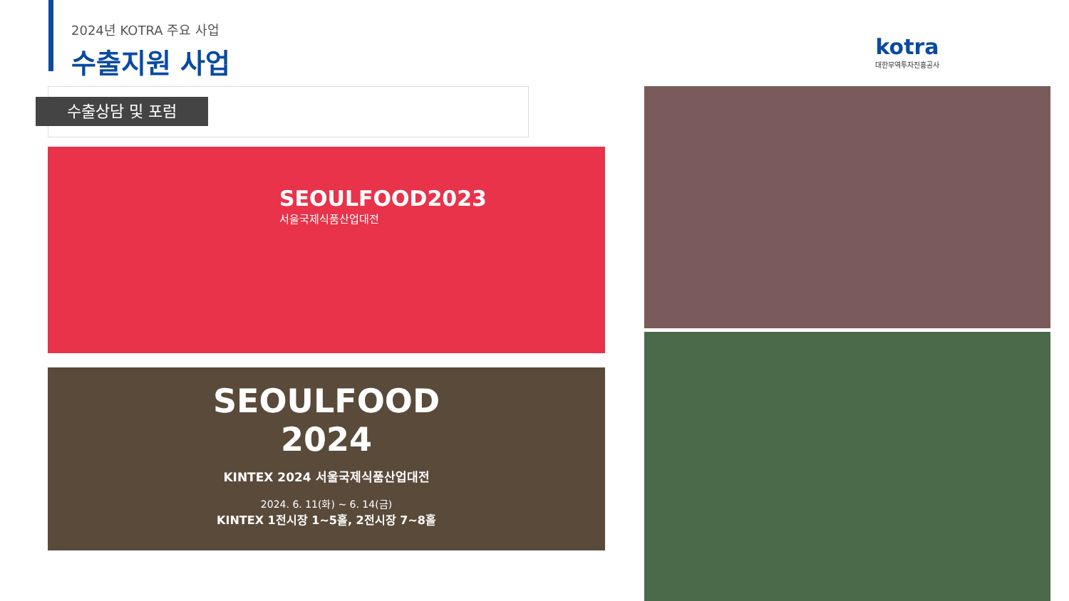2024년 KOTRA 주요 사업
수출지원 사업
kotra
대한무역투자진흥공사
수출상담 및 포럼
SEOULFOOD2023
서울국제식품산업대전
SEOULFOOD
2024
KINTEX 2024 서울국제식품산업대전
2024. 6. 11(화) ~ 6. 14(금)
KINTEX 1전시장 1~5홀, 2전시장 7~8홀